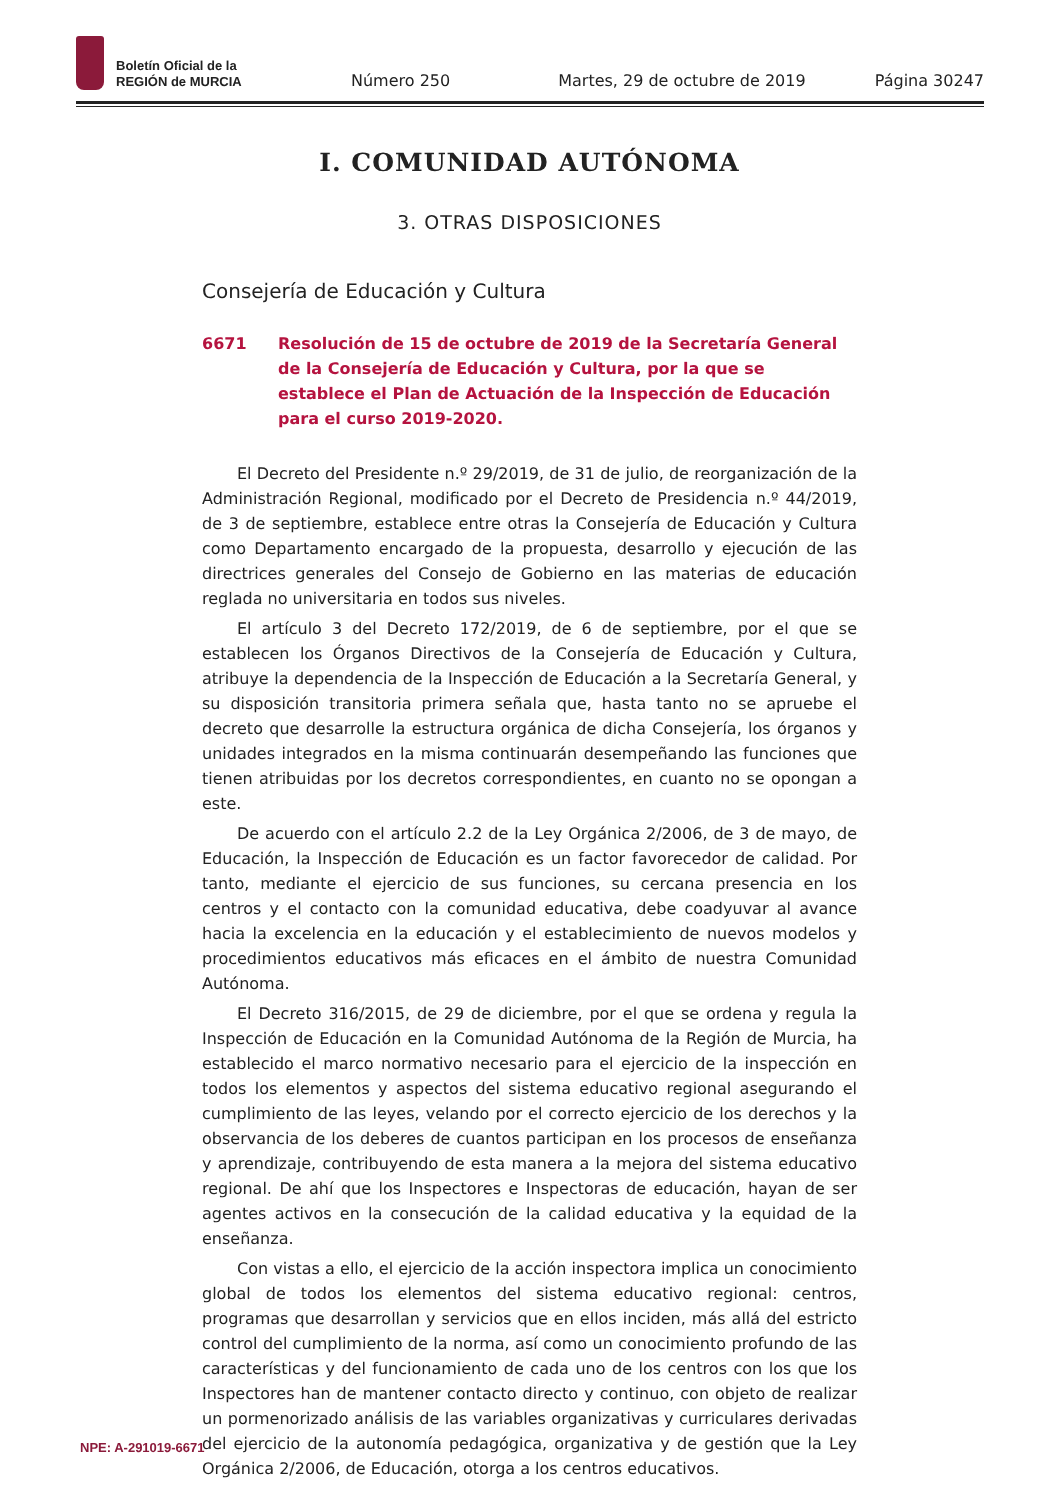Boletín Oficial de la
REGIÓN de MURCIA
Número 250 Martes, 29 de octubre de 2019 Página 30247
I. COMUNIDAD AUTÓNOMA
3. OTRAS DISPOSICIONES
Consejería de Educación y Cultura
6671 Resolución de 15 de octubre de 2019 de la Secretaría General de la Consejería de Educación y Cultura, por la que se establece el Plan de Actuación de la Inspección de Educación para el curso 2019-2020.
El Decreto del Presidente n.º 29/2019, de 31 de julio, de reorganización de la Administración Regional, modificado por el Decreto de Presidencia n.º 44/2019, de 3 de septiembre, establece entre otras la Consejería de Educación y Cultura como Departamento encargado de la propuesta, desarrollo y ejecución de las directrices generales del Consejo de Gobierno en las materias de educación reglada no universitaria en todos sus niveles.
El artículo 3 del Decreto 172/2019, de 6 de septiembre, por el que se establecen los Órganos Directivos de la Consejería de Educación y Cultura, atribuye la dependencia de la Inspección de Educación a la Secretaría General, y su disposición transitoria primera señala que, hasta tanto no se apruebe el decreto que desarrolle la estructura orgánica de dicha Consejería, los órganos y unidades integrados en la misma continuarán desempeñando las funciones que tienen atribuidas por los decretos correspondientes, en cuanto no se opongan a este.
De acuerdo con el artículo 2.2 de la Ley Orgánica 2/2006, de 3 de mayo, de Educación, la Inspección de Educación es un factor favorecedor de calidad. Por tanto, mediante el ejercicio de sus funciones, su cercana presencia en los centros y el contacto con la comunidad educativa, debe coadyuvar al avance hacia la excelencia en la educación y el establecimiento de nuevos modelos y procedimientos educativos más eficaces en el ámbito de nuestra Comunidad Autónoma.
El Decreto 316/2015, de 29 de diciembre, por el que se ordena y regula la Inspección de Educación en la Comunidad Autónoma de la Región de Murcia, ha establecido el marco normativo necesario para el ejercicio de la inspección en todos los elementos y aspectos del sistema educativo regional asegurando el cumplimiento de las leyes, velando por el correcto ejercicio de los derechos y la observancia de los deberes de cuantos participan en los procesos de enseñanza y aprendizaje, contribuyendo de esta manera a la mejora del sistema educativo regional. De ahí que los Inspectores e Inspectoras de educación, hayan de ser agentes activos en la consecución de la calidad educativa y la equidad de la enseñanza.
Con vistas a ello, el ejercicio de la acción inspectora implica un conocimiento global de todos los elementos del sistema educativo regional: centros, programas que desarrollan y servicios que en ellos inciden, más allá del estricto control del cumplimiento de la norma, así como un conocimiento profundo de las características y del funcionamiento de cada uno de los centros con los que los Inspectores han de mantener contacto directo y continuo, con objeto de realizar un pormenorizado análisis de las variables organizativas y curriculares derivadas del ejercicio de la autonomía pedagógica, organizativa y de gestión que la Ley Orgánica 2/2006, de Educación, otorga a los centros educativos.
NPE: A-291019-6671